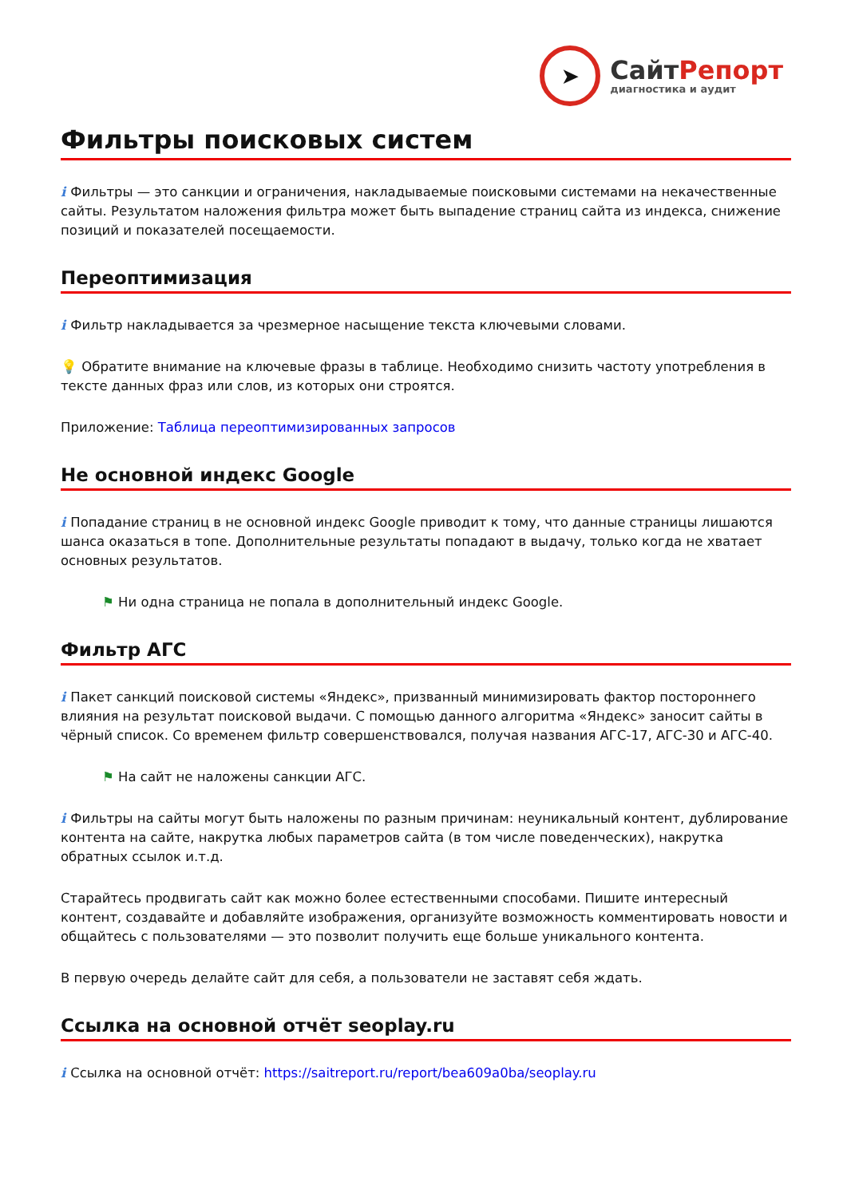➤
СайтРепорт
диагностика и аудит
Фильтры поисковых систем
i Фильтры — это санкции и ограничения, накладываемые поисковыми системами на некачественные сайты. Результатом наложения фильтра может быть выпадение страниц сайта из индекса, снижение позиций и показателей посещаемости.
Переоптимизация
i Фильтр накладывается за чрезмерное насыщение текста ключевыми словами.
💡 Обратите внимание на ключевые фразы в таблице. Необходимо снизить частоту употребления в тексте данных фраз или слов, из которых они строятся.
Приложение: Таблица переоптимизированных запросов
Не основной индекс Google
i Попадание страниц в не основной индекс Google приводит к тому, что данные страницы лишаются шанса оказаться в топе. Дополнительные результаты попадают в выдачу, только когда не хватает основных результатов.
⚑ Ни одна страница не попала в дополнительный индекс Google.
Фильтр АГС
i Пакет санкций поисковой системы «Яндекс», призванный минимизировать фактор постороннего влияния на результат поисковой выдачи. С помощью данного алгоритма «Яндекс» заносит сайты в чёрный список. Со временем фильтр совершенствовался, получая названия АГС-17, АГС-30 и АГС-40.
⚑ На сайт не наложены санкции АГС.
i Фильтры на сайты могут быть наложены по разным причинам: неуникальный контент, дублирование контента на сайте, накрутка любых параметров сайта (в том числе поведенческих), накрутка обратных ссылок и.т.д.
Старайтесь продвигать сайт как можно более естественными способами. Пишите интересный контент, создавайте и добавляйте изображения, организуйте возможность комментировать новости и общайтесь с пользователями — это позволит получить еще больше уникального контента.
В первую очередь делайте сайт для себя, а пользователи не заставят себя ждать.
Ссылка на основной отчёт seoplay.ru
i Ссылка на основной отчёт: https://saitreport.ru/report/bea609a0ba/seoplay.ru